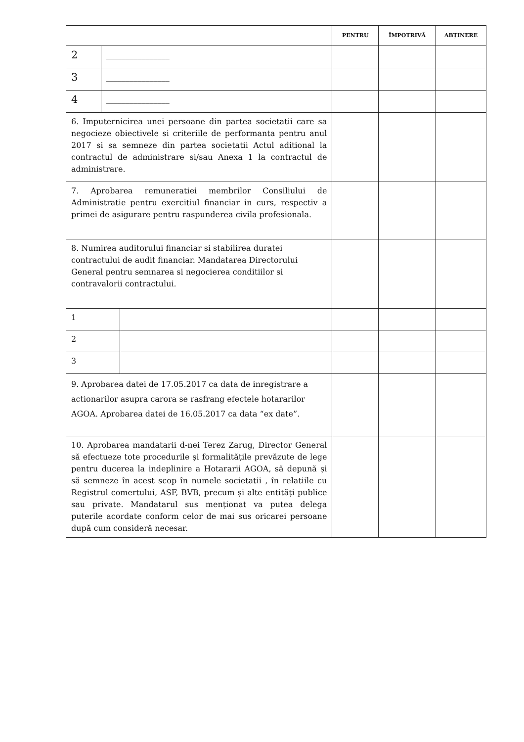| | | | PENTRU | ÎMPOTRIVĂ | ABȚINERE |
| --- | --- | --- | --- | --- | --- |
| 2 | ________________ | | | | |
| 3 | ________________ | | | | |
| 4 | ________________ | | | | |
| 6. Imputernicirea unei persoane din partea societatii care sa negocieze obiectivele si criteriile de performanta pentru anul 2017 si sa semneze din partea societatii Actul aditional la contractul de administrare si/sau Anexa 1 la contractul de administrare. | | | | | |
| 7. Aprobarea remuneratiei membrilor Consiliului de Administratie pentru exercitiul financiar in curs, respectiv a primei de asigurare pentru raspunderea civila profesionala. | | | | | |
| 8. Numirea auditorului financiar si stabilirea duratei contractului de audit financiar. Mandatarea Directorului General pentru semnarea si negocierea conditiilor si contravalorii contractului. | | | | | |
| 1 | | | | | |
| 2 | | | | | |
| 3 | | | | | |
| 9. Aprobarea datei de 17.05.2017 ca data de inregistrare a actionarilor asupra carora se rasfrang efectele hotararilor AGOA. Aprobarea datei de 16.05.2017 ca data “ex date”. | | | | | |
| 10. Aprobarea mandatarii d-nei Terez Zarug, Director General să efectueze tote procedurile și formalitățile prevăzute de lege pentru ducerea la indeplinire a Hotararii AGOA, să depună și să semneze în acest scop în numele societatii , în relatiile cu Registrul comertului, ASF, BVB, precum și alte entități publice sau private. Mandatarul sus menționat va putea delega puterile acordate conform celor de mai sus oricarei persoane după cum consideră necesar. | | | | | |